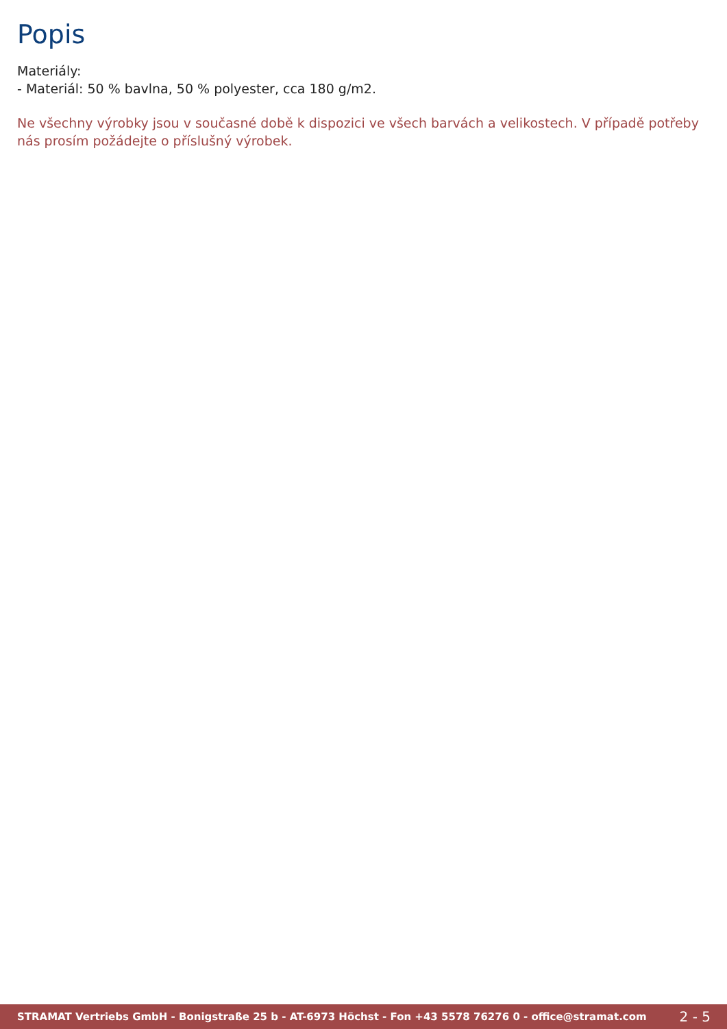Popis
Materiály:
- Materiál: 50 % bavlna, 50 % polyester, cca 180 g/m2.
Ne všechny výrobky jsou v současné době k dispozici ve všech barvách a velikostech. V případě potřeby nás prosím požádejte o příslušný výrobek.
STRAMAT Vertriebs GmbH - Bonigstraße 25 b - AT-6973 Höchst - Fon +43 5578 76276 0 - office@stramat.com 2 - 5